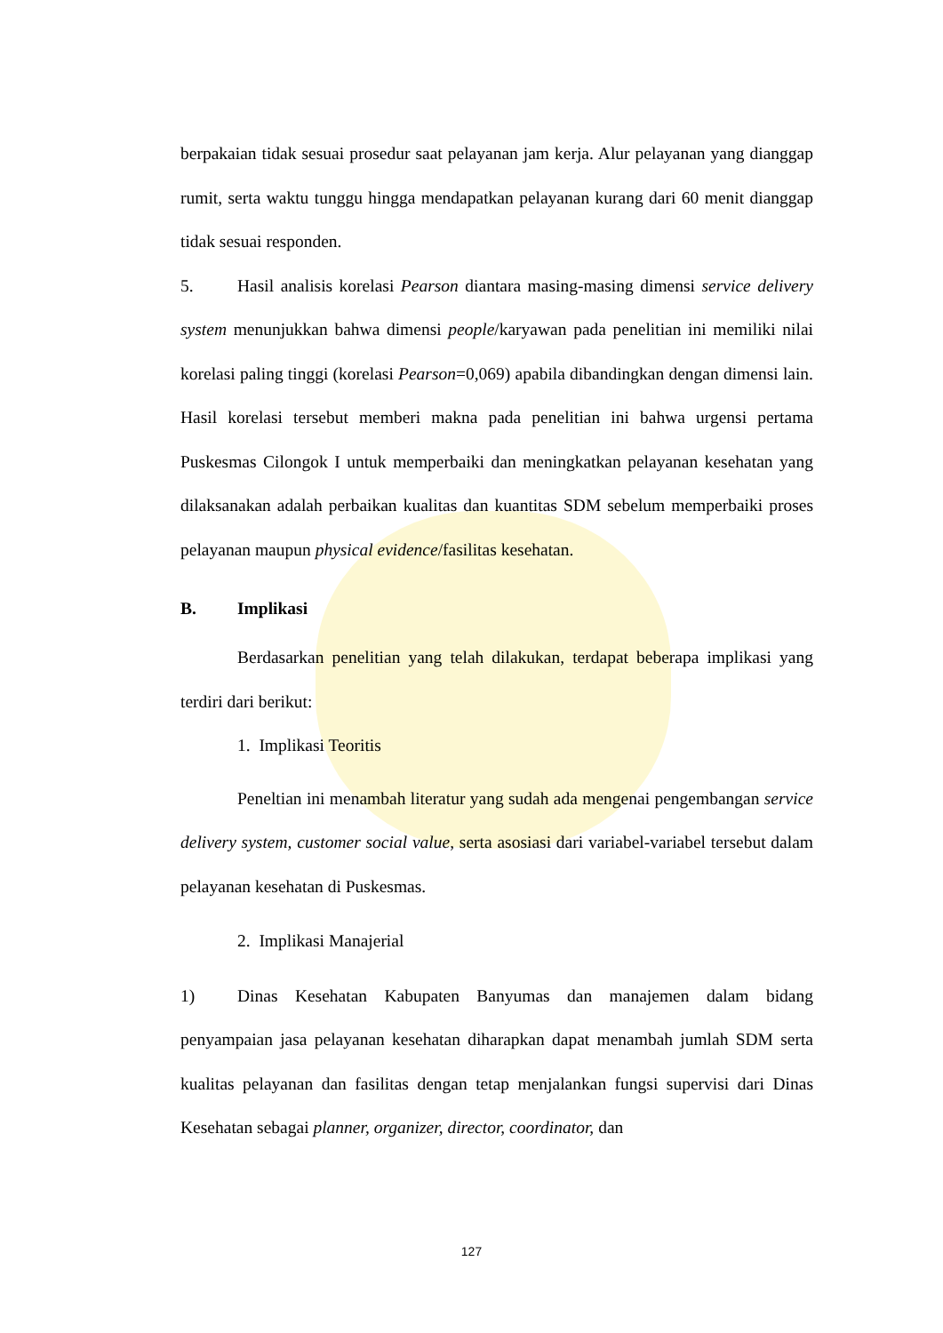berpakaian tidak sesuai prosedur saat pelayanan jam kerja. Alur pelayanan yang dianggap rumit, serta waktu tunggu hingga mendapatkan pelayanan kurang dari 60 menit dianggap tidak sesuai responden.
5. Hasil analisis korelasi Pearson diantara masing-masing dimensi service delivery system menunjukkan bahwa dimensi people/karyawan pada penelitian ini memiliki nilai korelasi paling tinggi (korelasi Pearson=0,069) apabila dibandingkan dengan dimensi lain. Hasil korelasi tersebut memberi makna pada penelitian ini bahwa urgensi pertama Puskesmas Cilongok I untuk memperbaiki dan meningkatkan pelayanan kesehatan yang dilaksanakan adalah perbaikan kualitas dan kuantitas SDM sebelum memperbaiki proses pelayanan maupun physical evidence/fasilitas kesehatan.
B. Implikasi
Berdasarkan penelitian yang telah dilakukan, terdapat beberapa implikasi yang terdiri dari berikut:
1. Implikasi Teoritis
Peneltian ini menambah literatur yang sudah ada mengenai pengembangan service delivery system, customer social value, serta asosiasi dari variabel-variabel tersebut dalam pelayanan kesehatan di Puskesmas.
2. Implikasi Manajerial
1) Dinas Kesehatan Kabupaten Banyumas dan manajemen dalam bidang penyampaian jasa pelayanan kesehatan diharapkan dapat menambah jumlah SDM serta kualitas pelayanan dan fasilitas dengan tetap menjalankan fungsi supervisi dari Dinas Kesehatan sebagai planner, organizer, director, coordinator, dan
127